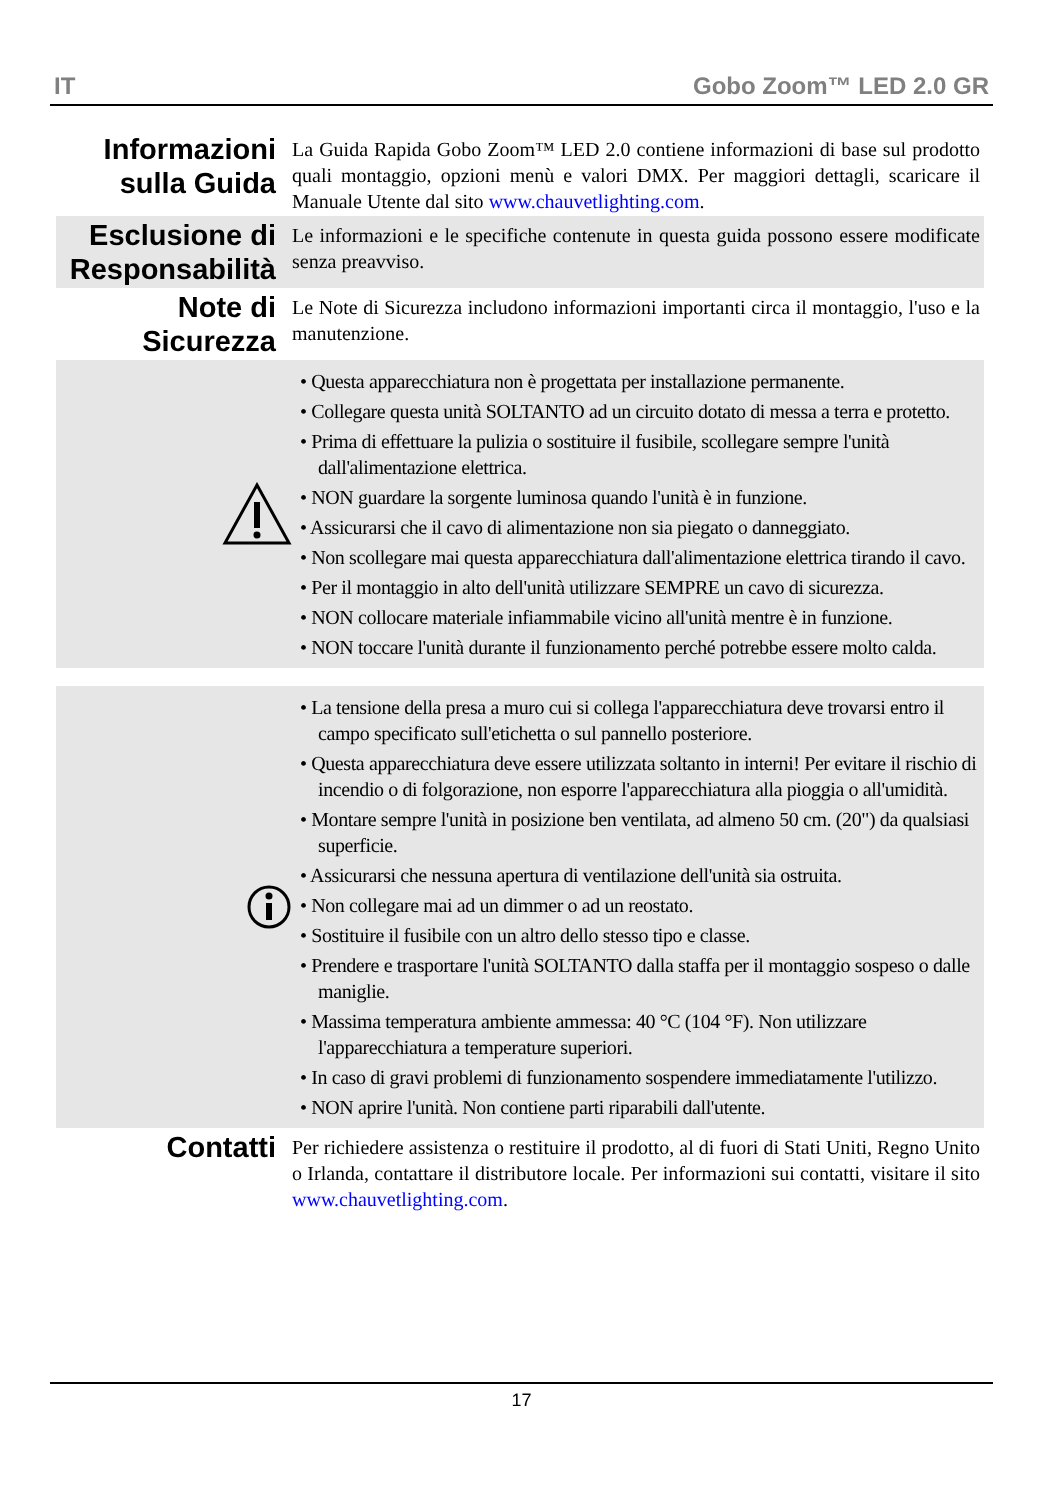IT Gobo Zoom™ LED 2.0 GR
Informazioni sulla Guida
La Guida Rapida Gobo Zoom™ LED 2.0 contiene informazioni di base sul prodotto quali montaggio, opzioni menù e valori DMX. Per maggiori dettagli, scaricare il Manuale Utente dal sito www.chauvetlighting.com.
Esclusione di Responsabilità
Le informazioni e le specifiche contenute in questa guida possono essere modificate senza preavviso.
Note di Sicurezza
Le Note di Sicurezza includono informazioni importanti circa il montaggio, l'uso e la manutenzione.
• Questa apparecchiatura non è progettata per installazione permanente.
• Collegare questa unità SOLTANTO ad un circuito dotato di messa a terra e protetto.
• Prima di effettuare la pulizia o sostituire il fusibile, scollegare sempre l'unità dall'alimentazione elettrica.
• NON guardare la sorgente luminosa quando l'unità è in funzione.
• Assicurarsi che il cavo di alimentazione non sia piegato o danneggiato.
• Non scollegare mai questa apparecchiatura dall'alimentazione elettrica tirando il cavo.
• Per il montaggio in alto dell'unità utilizzare SEMPRE un cavo di sicurezza.
• NON collocare materiale infiammabile vicino all'unità mentre è in funzione.
• NON toccare l'unità durante il funzionamento perché potrebbe essere molto calda.
• La tensione della presa a muro cui si collega l'apparecchiatura deve trovarsi entro il campo specificato sull'etichetta o sul pannello posteriore.
• Questa apparecchiatura deve essere utilizzata soltanto in interni! Per evitare il rischio di incendio o di folgorazione, non esporre l'apparecchiatura alla pioggia o all'umidità.
• Montare sempre l'unità in posizione ben ventilata, ad almeno 50 cm. (20") da qualsiasi superficie.
• Assicurarsi che nessuna apertura di ventilazione dell'unità sia ostruita.
• Non collegare mai ad un dimmer o ad un reostato.
• Sostituire il fusibile con un altro dello stesso tipo e classe.
• Prendere e trasportare l'unità SOLTANTO dalla staffa per il montaggio sospeso o dalle maniglie.
• Massima temperatura ambiente ammessa: 40 °C (104 °F). Non utilizzare l'apparecchiatura a temperature superiori.
• In caso di gravi problemi di funzionamento sospendere immediatamente l'utilizzo.
• NON aprire l'unità. Non contiene parti riparabili dall'utente.
Contatti
Per richiedere assistenza o restituire il prodotto, al di fuori di Stati Uniti, Regno Unito o Irlanda, contattare il distributore locale. Per informazioni sui contatti, visitare il sito www.chauvetlighting.com.
17